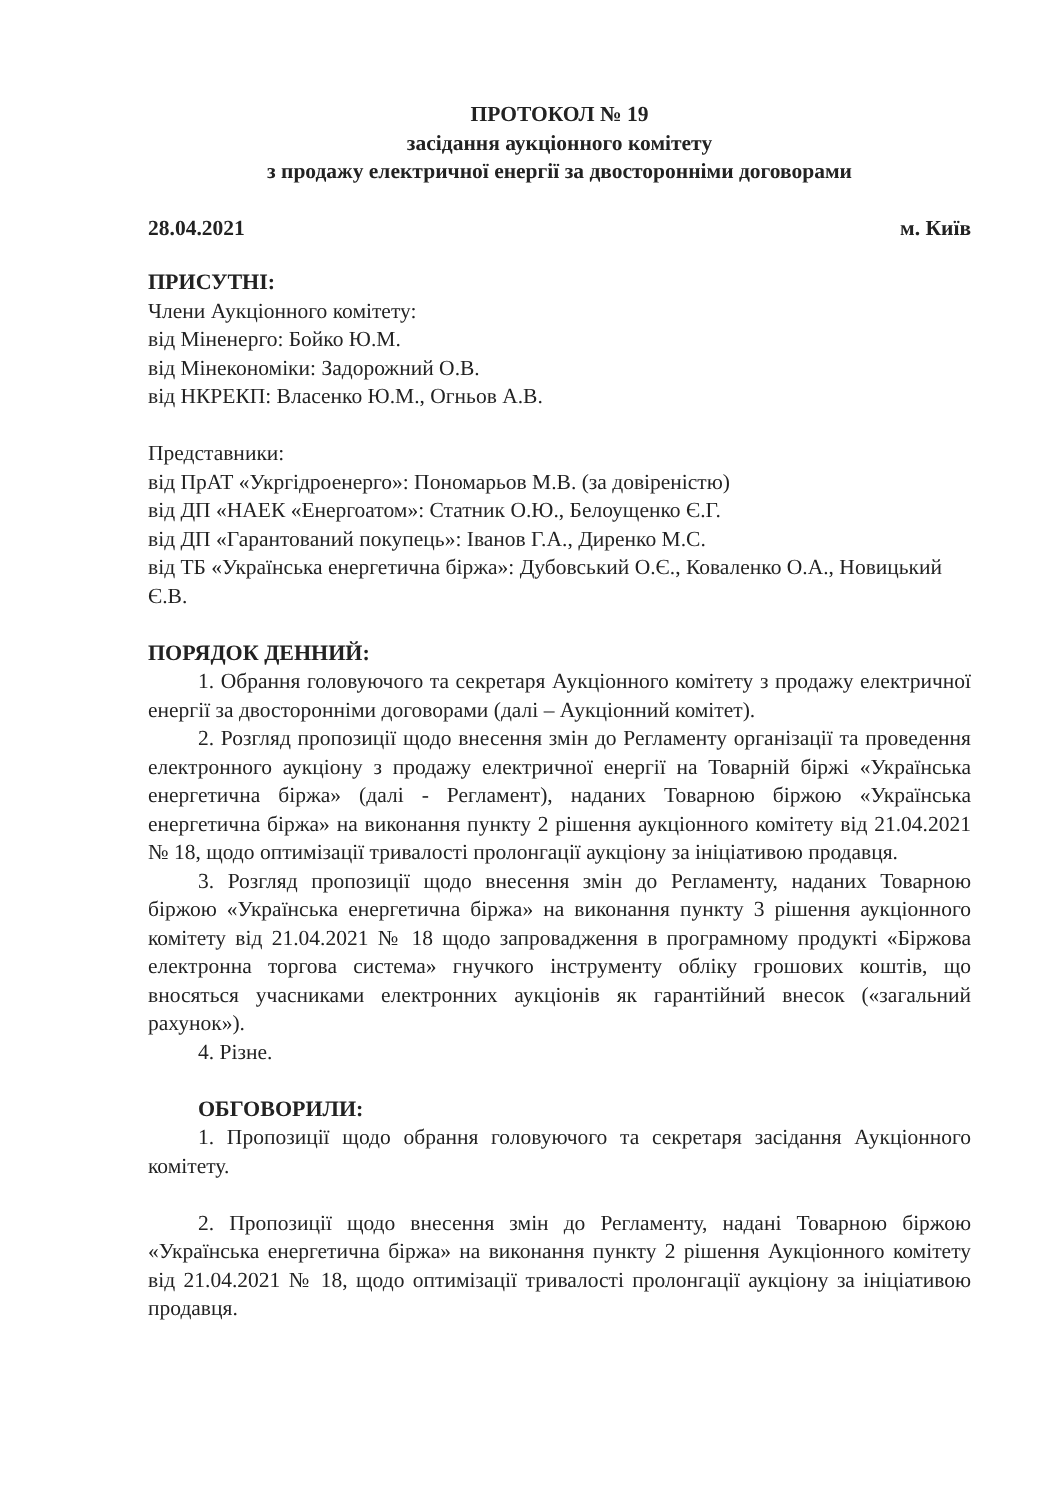ПРОТОКОЛ № 19
засідання аукціонного комітету
з продажу електричної енергії за двосторонніми договорами
28.04.2021 м. Київ
ПРИСУТНІ:
Члени Аукціонного комітету:
від Міненерго: Бойко Ю.М.
від Мінекономіки: Задорожний О.В.
від НКРЕКП: Власенко Ю.М., Огньов А.В.
Представники:
від ПрАТ «Укргідроенерго»: Пономарьов М.В. (за довіреністю)
від ДП «НАЕК «Енергоатом»: Статник О.Ю., Белоущенко Є.Г.
від ДП «Гарантований покупець»: Іванов Г.А., Диренко М.С.
від ТБ «Українська енергетична біржа»: Дубовський О.Є., Коваленко О.А., Новицький Є.В.
ПОРЯДОК ДЕННИЙ:
1. Обрання головуючого та секретаря Аукціонного комітету з продажу електричної енергії за двосторонніми договорами (далі – Аукціонний комітет).
2. Розгляд пропозиції щодо внесення змін до Регламенту організації та проведення електронного аукціону з продажу електричної енергії на Товарній біржі «Українська енергетична біржа» (далі - Регламент), наданих Товарною біржою «Українська енергетична біржа» на виконання пункту 2 рішення аукціонного комітету від 21.04.2021 № 18, щодо оптимізації тривалості пролонгації аукціону за ініціативою продавця.
3. Розгляд пропозиції щодо внесення змін до Регламенту, наданих Товарною біржою «Українська енергетична біржа» на виконання пункту 3 рішення аукціонного комітету від 21.04.2021 № 18 щодо запровадження в програмному продукті «Біржова електронна торгова система» гнучкого інструменту обліку грошових коштів, що вносяться учасниками електронних аукціонів як гарантійний внесок («загальний рахунок»).
4. Різне.
ОБГОВОРИЛИ:
1. Пропозиції щодо обрання головуючого та секретаря засідання Аукціонного комітету.
2. Пропозиції щодо внесення змін до Регламенту, надані Товарною біржою «Українська енергетична біржа» на виконання пункту 2 рішення Аукціонного комітету від 21.04.2021 № 18, щодо оптимізації тривалості пролонгації аукціону за ініціативою продавця.